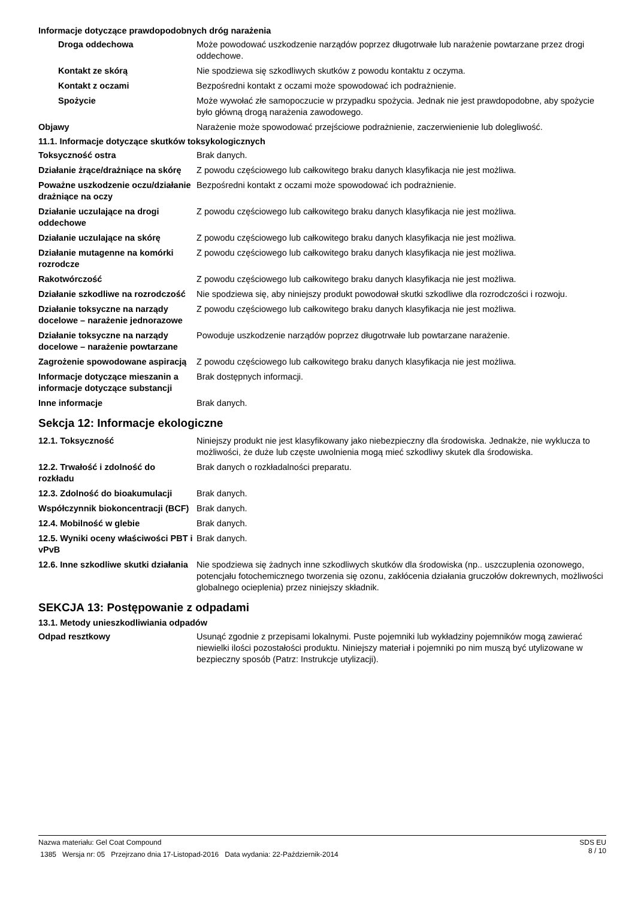Informacje dotyczące prawdopodobnych dróg narażenia
| Droga oddechowa | Może powodować uszkodzenie narządów poprzez długotrwałe lub narażenie powtarzane przez drogi oddechowe. |
| Kontakt ze skórą | Nie spodziewa się szkodliwych skutków z powodu kontaktu z oczyma. |
| Kontakt z oczami | Bezpośredni kontakt z oczami może spowodować ich podrażnienie. |
| Spożycie | Może wywołać złe samopoczucie w przypadku spożycia. Jednak nie jest prawdopodobne, aby spożycie było główną drogą narażenia zawodowego. |
| Objawy | Narażenie może spowodować przejściowe podrażnienie, zaczerwienienie lub dolegliwość. |
11.1. Informacje dotyczące skutków toksykologicznych
| Toksyczność ostra | Brak danych. |
| Działanie żrące/drażniące na skórę | Z powodu częściowego lub całkowitego braku danych klasyfikacja nie jest możliwa. |
| Poważne uszkodzenie oczu/działanie drażniące na oczy | Bezpośredni kontakt z oczami może spowodować ich podrażnienie. |
| Działanie uczulające na drogi oddechowe | Z powodu częściowego lub całkowitego braku danych klasyfikacja nie jest możliwa. |
| Działanie uczulające na skórę | Z powodu częściowego lub całkowitego braku danych klasyfikacja nie jest możliwa. |
| Działanie mutagenne na komórki rozrodcze | Z powodu częściowego lub całkowitego braku danych klasyfikacja nie jest możliwa. |
| Rakotwórczość | Z powodu częściowego lub całkowitego braku danych klasyfikacja nie jest możliwa. |
| Działanie szkodliwe na rozrodczość | Nie spodziewa się, aby niniejszy produkt powodował skutki szkodliwe dla rozrodczości i rozwoju. |
| Działanie toksyczne na narządy docelowe – narażenie jednorazowe | Z powodu częściowego lub całkowitego braku danych klasyfikacja nie jest możliwa. |
| Działanie toksyczne na narządy docelowe – narażenie powtarzane | Powoduje uszkodzenie narządów poprzez długotrwałe lub powtarzane narażenie. |
| Zagrożenie spowodowane aspiracją | Z powodu częściowego lub całkowitego braku danych klasyfikacja nie jest możliwa. |
| Informacje dotyczące mieszanin a informacje dotyczące substancji | Brak dostępnych informacji. |
| Inne informacje | Brak danych. |
Sekcja 12: Informacje ekologiczne
| 12.1. Toksyczność | Niniejszy produkt nie jest klasyfikowany jako niebezpieczny dla środowiska. Jednakże, nie wyklucza to możliwości, że duże lub częste uwolnienia mogą mieć szkodliwy skutek dla środowiska. |
| 12.2. Trwałość i zdolność do rozkładu | Brak danych o rozkładalności preparatu. |
| 12.3. Zdolność do bioakumulacji | Brak danych. |
| Współczynnik biokoncentracji (BCF) | Brak danych. |
| 12.4. Mobilność w glebie | Brak danych. |
| 12.5. Wyniki oceny właściwości PBT i vPvB | Brak danych. |
| 12.6. Inne szkodliwe skutki działania | Nie spodziewa się żadnych inne szkodliwych skutków dla środowiska (np.. uszczuplenia ozonowego, potencjału fotochemicznego tworzenia się ozonu, zakłócenia działania gruczołów dokrewnych, możliwości globalnego ocieplenia) przez niniejszy składnik. |
SEKCJA 13: Postępowanie z odpadami
13.1. Metody unieszkodliwiania odpadów
| Odpad resztkowy | Usunąć zgodnie z przepisami lokalnymi. Puste pojemniki lub wykładziny pojemników mogą zawierać niewielki ilości pozostałości produktu. Niniejszy materiał i pojemniki po nim muszą być utylizowane w bezpieczny sposób (Patrz: Instrukcje utylizacji). |
Nazwa materiału: Gel Coat Compound
1385 Wersja nr: 05 Przejrzano dnia 17-Listopad-2016 Data wydania: 22-Październik-2014
SDS EU
8 / 10